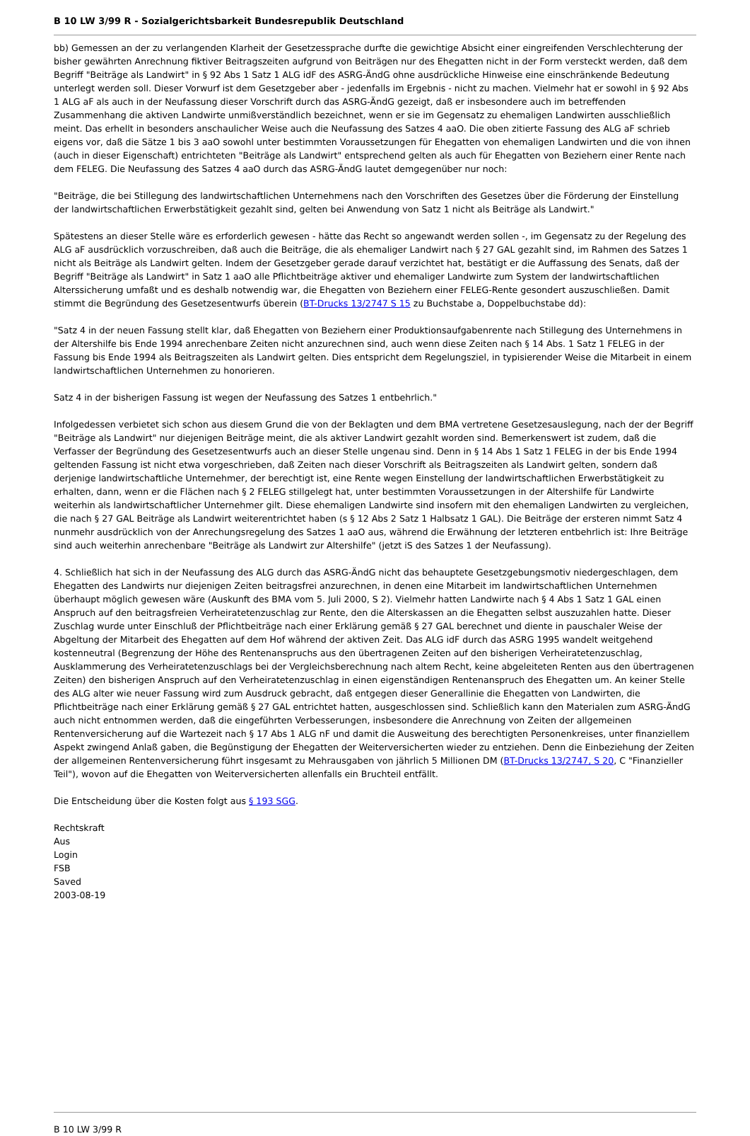B 10 LW 3/99 R - Sozialgerichtsbarkeit Bundesrepublik Deutschland
bb) Gemessen an der zu verlangenden Klarheit der Gesetzessprache durfte die gewichtige Absicht einer eingreifenden Verschlechterung der bisher gewährten Anrechnung fiktiver Beitragszeiten aufgrund von Beiträgen nur des Ehegatten nicht in der Form versteckt werden, daß dem Begriff "Beiträge als Landwirt" in § 92 Abs 1 Satz 1 ALG idF des ASRG-ÄndG ohne ausdrückliche Hinweise eine einschränkende Bedeutung unterlegt werden soll. Dieser Vorwurf ist dem Gesetzgeber aber - jedenfalls im Ergebnis - nicht zu machen. Vielmehr hat er sowohl in § 92 Abs 1 ALG aF als auch in der Neufassung dieser Vorschrift durch das ASRG-ÄndG gezeigt, daß er insbesondere auch im betreffenden Zusammenhang die aktiven Landwirte unmißverständlich bezeichnet, wenn er sie im Gegensatz zu ehemaligen Landwirten ausschließlich meint. Das erhellt in besonders anschaulicher Weise auch die Neufassung des Satzes 4 aaO. Die oben zitierte Fassung des ALG aF schrieb eigens vor, daß die Sätze 1 bis 3 aaO sowohl unter bestimmten Voraussetzungen für Ehegatten von ehemaligen Landwirten und die von ihnen (auch in dieser Eigenschaft) entrichteten "Beiträge als Landwirt" entsprechend gelten als auch für Ehegatten von Beziehern einer Rente nach dem FELEG. Die Neufassung des Satzes 4 aaO durch das ASRG-ÄndG lautet demgegenüber nur noch:
"Beiträge, die bei Stillegung des landwirtschaftlichen Unternehmens nach den Vorschriften des Gesetzes über die Förderung der Einstellung der landwirtschaftlichen Erwerbstätigkeit gezahlt sind, gelten bei Anwendung von Satz 1 nicht als Beiträge als Landwirt."
Spätestens an dieser Stelle wäre es erforderlich gewesen - hätte das Recht so angewandt werden sollen -, im Gegensatz zu der Regelung des ALG aF ausdrücklich vorzuschreiben, daß auch die Beiträge, die als ehemaliger Landwirt nach § 27 GAL gezahlt sind, im Rahmen des Satzes 1 nicht als Beiträge als Landwirt gelten. Indem der Gesetzgeber gerade darauf verzichtet hat, bestätigt er die Auffassung des Senats, daß der Begriff "Beiträge als Landwirt" in Satz 1 aaO alle Pflichtbeiträge aktiver und ehemaliger Landwirte zum System der landwirtschaftlichen Alterssicherung umfaßt und es deshalb notwendig war, die Ehegatten von Beziehern einer FELEG-Rente gesondert auszuschließen. Damit stimmt die Begründung des Gesetzesentwurfs überein (BT-Drucks 13/2747 S 15 zu Buchstabe a, Doppelbuchstabe dd):
"Satz 4 in der neuen Fassung stellt klar, daß Ehegatten von Beziehern einer Produktionsaufgabenrente nach Stillegung des Unternehmens in der Altershilfe bis Ende 1994 anrechenbare Zeiten nicht anzurechnen sind, auch wenn diese Zeiten nach § 14 Abs. 1 Satz 1 FELEG in der Fassung bis Ende 1994 als Beitragszeiten als Landwirt gelten. Dies entspricht dem Regelungsziel, in typisierender Weise die Mitarbeit in einem landwirtschaftlichen Unternehmen zu honorieren.
Satz 4 in der bisherigen Fassung ist wegen der Neufassung des Satzes 1 entbehrlich."
Infolgedessen verbietet sich schon aus diesem Grund die von der Beklagten und dem BMA vertretene Gesetzesauslegung, nach der der Begriff "Beiträge als Landwirt" nur diejenigen Beiträge meint, die als aktiver Landwirt gezahlt worden sind. Bemerkenswert ist zudem, daß die Verfasser der Begründung des Gesetzesentwurfs auch an dieser Stelle ungenau sind. Denn in § 14 Abs 1 Satz 1 FELEG in der bis Ende 1994 geltenden Fassung ist nicht etwa vorgeschrieben, daß Zeiten nach dieser Vorschrift als Beitragszeiten als Landwirt gelten, sondern daß derjenige landwirtschaftliche Unternehmer, der berechtigt ist, eine Rente wegen Einstellung der landwirtschaftlichen Erwerbstätigkeit zu erhalten, dann, wenn er die Flächen nach § 2 FELEG stillgelegt hat, unter bestimmten Voraussetzungen in der Altershilfe für Landwirte weiterhin als landwirtschaftlicher Unternehmer gilt. Diese ehemaligen Landwirte sind insofern mit den ehemaligen Landwirten zu vergleichen, die nach § 27 GAL Beiträge als Landwirt weiterentrichtet haben (s § 12 Abs 2 Satz 1 Halbsatz 1 GAL). Die Beiträge der ersteren nimmt Satz 4 nunmehr ausdrücklich von der Anrechungsregelung des Satzes 1 aaO aus, während die Erwähnung der letzteren entbehrlich ist: Ihre Beiträge sind auch weiterhin anrechenbare "Beiträge als Landwirt zur Altershilfe" (jetzt iS des Satzes 1 der Neufassung).
4. Schließlich hat sich in der Neufassung des ALG durch das ASRG-ÄndG nicht das behauptete Gesetzgebungsmotiv niedergeschlagen, dem Ehegatten des Landwirts nur diejenigen Zeiten beitragsfrei anzurechnen, in denen eine Mitarbeit im landwirtschaftlichen Unternehmen überhaupt möglich gewesen wäre (Auskunft des BMA vom 5. Juli 2000, S 2). Vielmehr hatten Landwirte nach § 4 Abs 1 Satz 1 GAL einen Anspruch auf den beitragsfreien Verheiratetenzuschlag zur Rente, den die Alterskassen an die Ehegatten selbst auszuzahlen hatte. Dieser Zuschlag wurde unter Einschluß der Pflichtbeiträge nach einer Erklärung gemäß § 27 GAL berechnet und diente in pauschaler Weise der Abgeltung der Mitarbeit des Ehegatten auf dem Hof während der aktiven Zeit. Das ALG idF durch das ASRG 1995 wandelt weitgehend kostenneutral (Begrenzung der Höhe des Rentenanspruchs aus den übertragenen Zeiten auf den bisherigen Verheiratetenzuschlag, Ausklammerung des Verheiratetenzuschlags bei der Vergleichsberechnung nach altem Recht, keine abgeleiteten Renten aus den übertragenen Zeiten) den bisherigen Anspruch auf den Verheiratetenzuschlag in einen eigenständigen Rentenanspruch des Ehegatten um. An keiner Stelle des ALG alter wie neuer Fassung wird zum Ausdruck gebracht, daß entgegen dieser Generallinie die Ehegatten von Landwirten, die Pflichtbeiträge nach einer Erklärung gemäß § 27 GAL entrichtet hatten, ausgeschlossen sind. Schließlich kann den Materialen zum ASRG-ÄndG auch nicht entnommen werden, daß die eingeführten Verbesserungen, insbesondere die Anrechnung von Zeiten der allgemeinen Rentenversicherung auf die Wartezeit nach § 17 Abs 1 ALG nF und damit die Ausweitung des berechtigten Personenkreises, unter finanziellem Aspekt zwingend Anlaß gaben, die Begünstigung der Ehegatten der Weiterversicherten wieder zu entziehen. Denn die Einbeziehung der Zeiten der allgemeinen Rentenversicherung führt insgesamt zu Mehrausgaben von jährlich 5 Millionen DM (BT-Drucks 13/2747, S 20, C "Finanzieller Teil"), wovon auf die Ehegatten von Weiterversicherten allenfalls ein Bruchteil entfällt.
Die Entscheidung über die Kosten folgt aus § 193 SGG.
Rechtskraft
Aus
Login
FSB
Saved
2003-08-19
B 10 LW 3/99 R